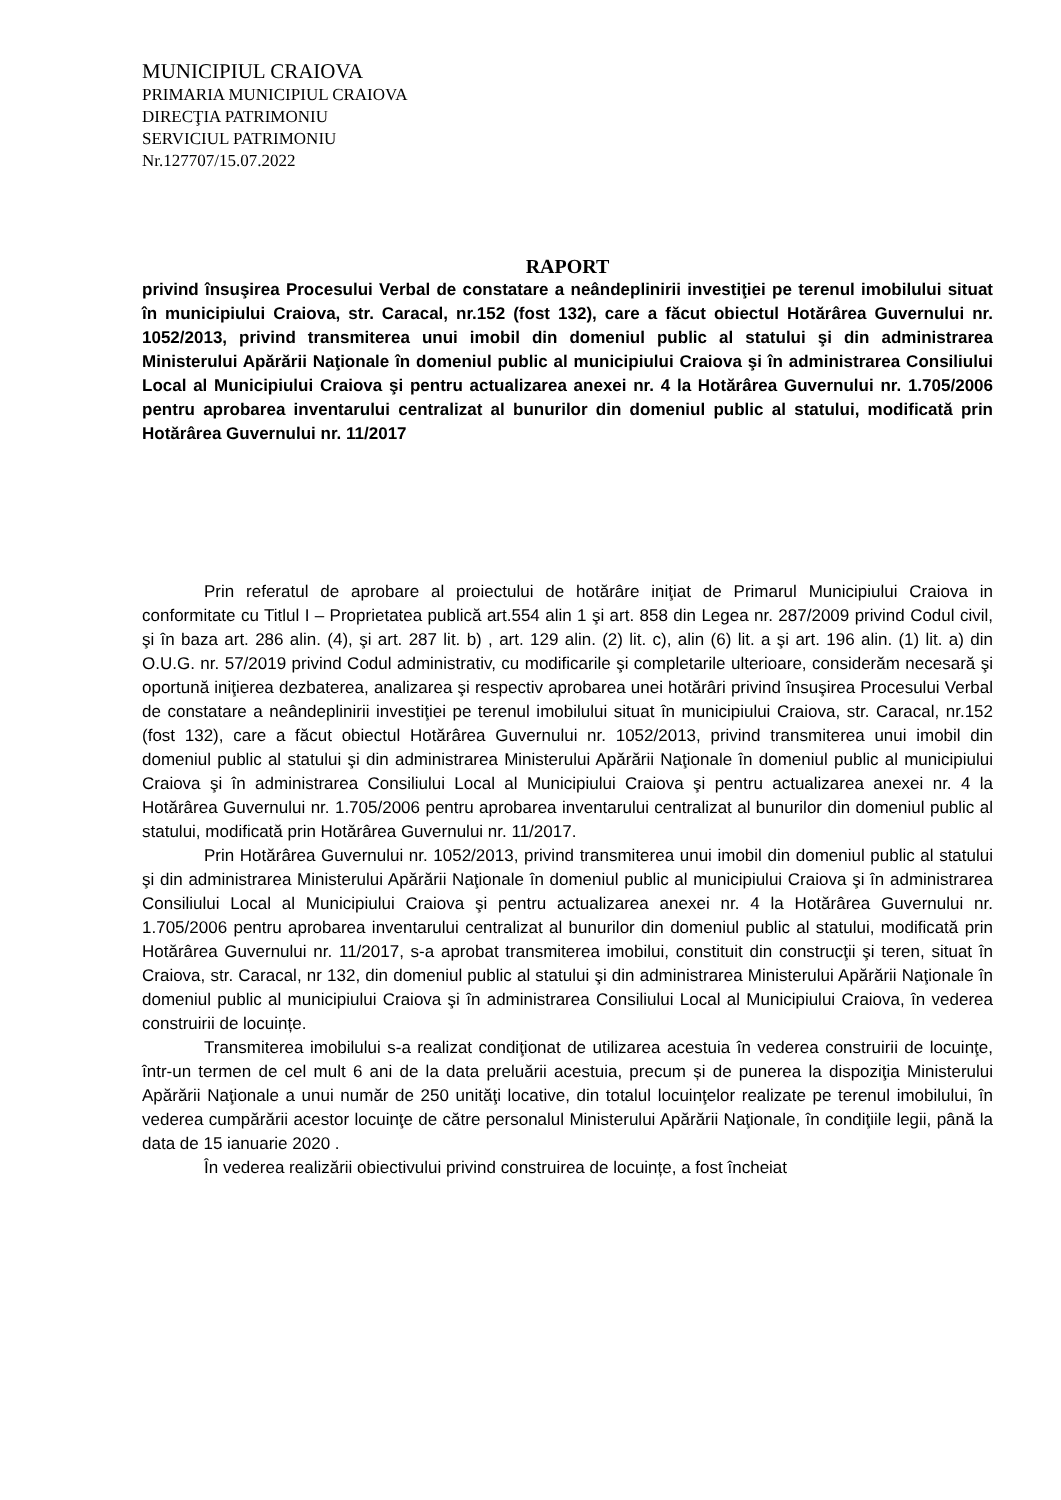MUNICIPIUL CRAIOVA
PRIMARIA MUNICIPIUL CRAIOVA
DIRECŢIA PATRIMONIU
SERVICIUL PATRIMONIU
Nr.127707/15.07.2022
RAPORT
privind însuşirea Procesului Verbal de constatare a neândeplinirii investiţiei pe terenul imobilului situat în municipiului Craiova, str. Caracal, nr.152 (fost 132), care a făcut obiectul Hotărârea Guvernului nr. 1052/2013, privind transmiterea unui imobil din domeniul public al statului şi din administrarea Ministerului Apărării Naţionale în domeniul public al municipiului Craiova şi în administrarea Consiliului Local al Municipiului Craiova şi pentru actualizarea anexei nr. 4 la Hotărârea Guvernului nr. 1.705/2006 pentru aprobarea inventarului centralizat al bunurilor din domeniul public al statului, modificată prin Hotărârea Guvernului nr. 11/2017
Prin referatul de aprobare al proiectului de hotărâre iniţiat de Primarul Municipiului Craiova in conformitate cu Titlul I – Proprietatea publică art.554 alin 1 şi art. 858 din Legea nr. 287/2009 privind Codul civil, şi în baza art. 286 alin. (4), şi art. 287 lit. b) , art. 129 alin. (2) lit. c), alin (6) lit. a şi art. 196 alin. (1) lit. a) din O.U.G. nr. 57/2019 privind Codul administrativ, cu modificarile şi completarile ulterioare, considerăm necesară şi oportună iniţierea dezbaterea, analizarea şi respectiv aprobarea unei hotărâri privind însuşirea Procesului Verbal de constatare a neândeplinirii investiţiei pe terenul imobilului situat în municipiului Craiova, str. Caracal, nr.152 (fost 132), care a făcut obiectul Hotărârea Guvernului nr. 1052/2013, privind transmiterea unui imobil din domeniul public al statului şi din administrarea Ministerului Apărării Naţionale în domeniul public al municipiului Craiova şi în administrarea Consiliului Local al Municipiului Craiova şi pentru actualizarea anexei nr. 4 la Hotărârea Guvernului nr. 1.705/2006 pentru aprobarea inventarului centralizat al bunurilor din domeniul public al statului, modificată prin Hotărârea Guvernului nr. 11/2017.
Prin Hotărârea Guvernului nr. 1052/2013, privind transmiterea unui imobil din domeniul public al statului şi din administrarea Ministerului Apărării Naţionale în domeniul public al municipiului Craiova şi în administrarea Consiliului Local al Municipiului Craiova şi pentru actualizarea anexei nr. 4 la Hotărârea Guvernului nr. 1.705/2006 pentru aprobarea inventarului centralizat al bunurilor din domeniul public al statului, modificată prin Hotărârea Guvernului nr. 11/2017, s-a aprobat transmiterea imobilui, constituit din construcţii şi teren, situat în Craiova, str. Caracal, nr 132, din domeniul public al statului şi din administrarea Ministerului Apărării Naţionale în domeniul public al municipiului Craiova şi în administrarea Consiliului Local al Municipiului Craiova, în vederea construirii de locuințe.
Transmiterea imobilului s-a realizat condiţionat de utilizarea acestuia în vederea construirii de locuinţe, într-un termen de cel mult 6 ani de la data preluării acestuia, precum și de punerea la dispoziţia Ministerului Apărării Naţionale a unui număr de 250 unităţi locative, din totalul locuinţelor realizate pe terenul imobilului, în vederea cumpărării acestor locuinţe de către personalul Ministerului Apărării Naţionale, în condiţiile legii, până la data de 15 ianuarie 2020 .
În vederea realizării obiectivului privind construirea de locuințe, a fost încheiat